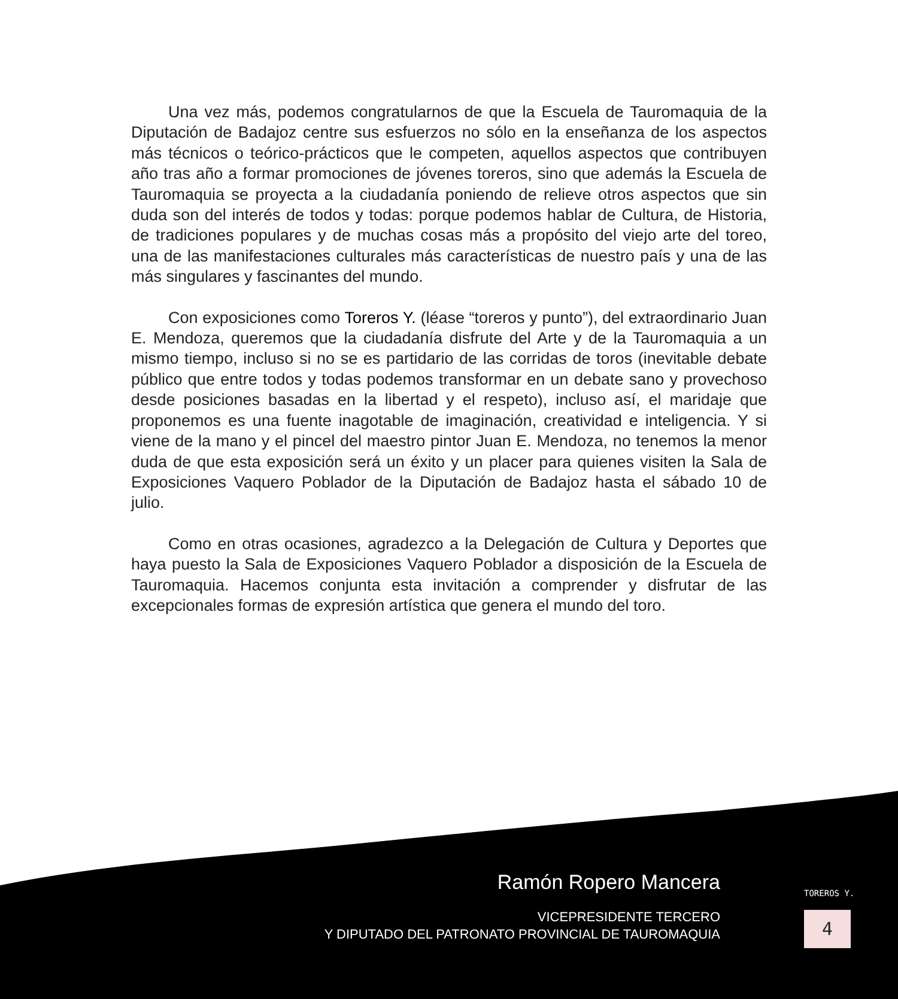Una vez más, podemos congratularnos de que la Escuela de Tauromaquia de la Diputación de Badajoz centre sus esfuerzos no sólo en la enseñanza de los aspectos más técnicos o teórico-prácticos que le competen, aquellos aspectos que contribuyen año tras año a formar promociones de jóvenes toreros, sino que además la Escuela de Tauromaquia se proyecta a la ciudadanía poniendo de relieve otros aspectos que sin duda son del interés de todos y todas: porque podemos hablar de Cultura, de Historia, de tradiciones populares y de muchas cosas más a propósito del viejo arte del toreo, una de las manifestaciones culturales más características de nuestro país y una de las más singulares y fascinantes del mundo.
Con exposiciones como Toreros Y. (léase “toreros y punto”), del extraordinario Juan E. Mendoza, queremos que la ciudadanía disfrute del Arte y de la Tauromaquia a un mismo tiempo, incluso si no se es partidario de las corridas de toros (inevitable debate público que entre todos y todas podemos transformar en un debate sano y provechoso desde posiciones basadas en la libertad y el respeto), incluso así, el maridaje que proponemos es una fuente inagotable de imaginación, creatividad e inteligencia. Y si viene de la mano y el pincel del maestro pintor Juan E. Mendoza, no tenemos la menor duda de que esta exposición será un éxito y un placer para quienes visiten la Sala de Exposiciones Vaquero Poblador de la Diputación de Badajoz hasta el sábado 10 de julio.
Como en otras ocasiones, agradezco a la Delegación de Cultura y Deportes que haya puesto la Sala de Exposiciones Vaquero Poblador a disposición de la Escuela de Tauromaquia. Hacemos conjunta esta invitación a comprender y disfrutar de las excepcionales formas de expresión artística que genera el mundo del toro.
Ramón Ropero Mancera
VICEPRESIDENTE TERCERO
Y DIPUTADO DEL PATRONATO PROVINCIAL DE TAUROMAQUIA
TOREROS Y.
4